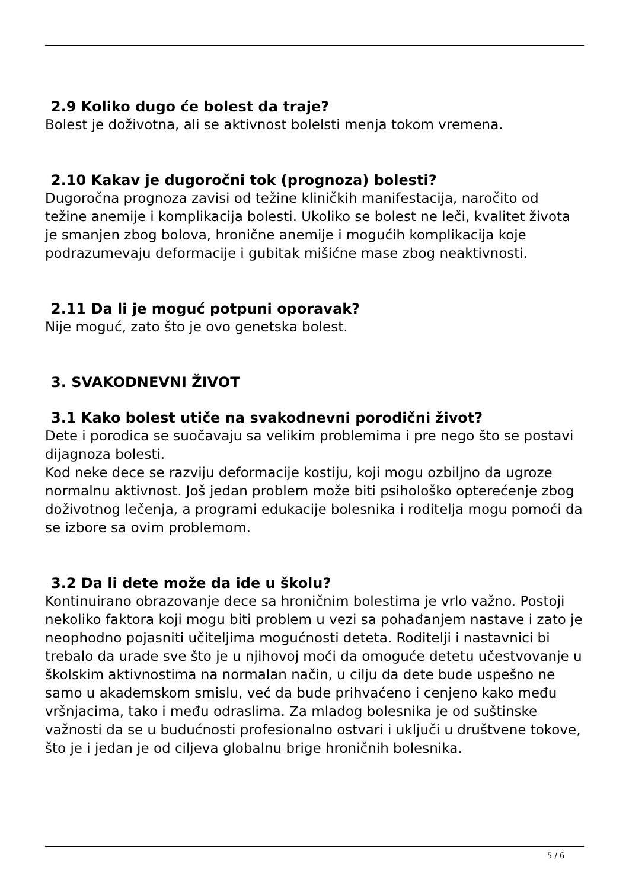2.9 Koliko dugo će bolest da traje?
Bolest je doživotna, ali se aktivnost bolelsti menja tokom vremena.
2.10 Kakav je dugoročni tok (prognoza) bolesti?
Dugoročna prognoza zavisi od težine kliničkih manifestacija, naročito od težine anemije i komplikacija bolesti. Ukoliko se bolest ne leči, kvalitet života je smanjen zbog bolova, hronične anemije i mogućih komplikacija koje podrazumevaju deformacije i gubitak mišićne mase zbog neaktivnosti.
2.11 Da li je moguć potpuni oporavak?
Nije moguć, zato što je ovo genetska bolest.
3. SVAKODNEVNI ŽIVOT
3.1 Kako bolest utiče na svakodnevni porodični život?
Dete i porodica se suočavaju sa velikim problemima i pre nego što se postavi dijagnoza bolesti.
Kod neke dece se razviju deformacije kostiju, koji mogu ozbiljno da ugroze normalnu aktivnost. Još jedan problem može biti psihološko opterećenje zbog doživotnog lečenja, a programi edukacije bolesnika i roditelja mogu pomoći da se izbore sa ovim problemom.
3.2 Da li dete može da ide u školu?
Kontinuirano obrazovanje dece sa hroničnim bolestima je vrlo važno. Postoji nekoliko faktora koji mogu biti problem u vezi sa pohađanjem nastave i zato je neophodno pojasniti učiteljima mogućnosti deteta. Roditelji i nastavnici bi trebalo da urade sve što je u njihovoj moći da omoguće detetu učestvovanje u školskim aktivnostima na normalan način, u cilju da dete bude uspešno ne samo u akademskom smislu, već da bude prihvaćeno i cenjeno kako među vršnjacima, tako i među odraslima. Za mladog bolesnika je od suštinske važnosti da se u budućnosti profesionalno ostvari i uključi u društvene tokove, što je i jedan je od ciljeva globalnu brige hroničnih bolesnika.
5 / 6